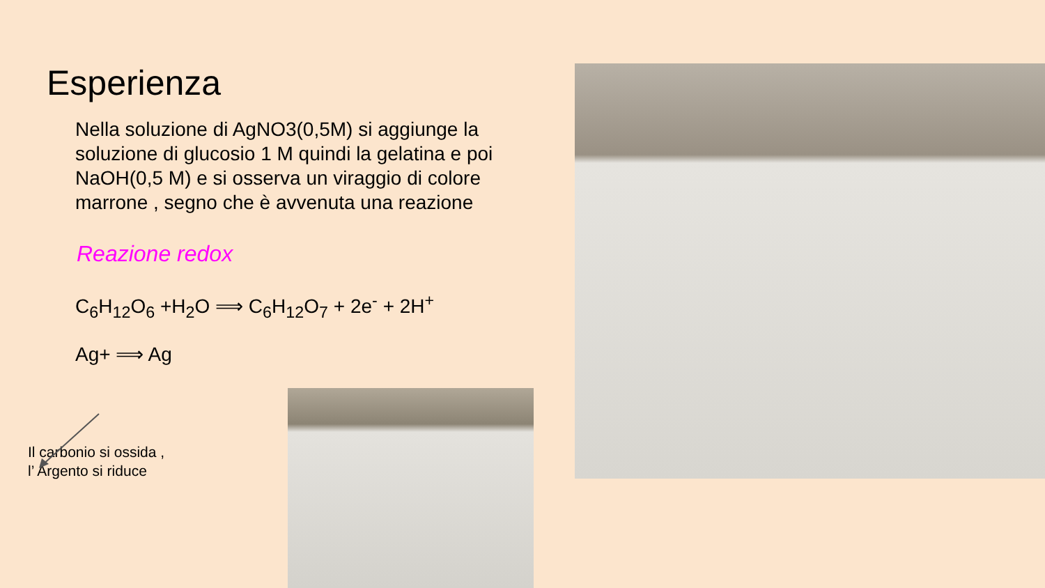Esperienza
Nella soluzione di AgNO3(0,5M) si aggiunge la soluzione di glucosio 1 M quindi la gelatina e poi NaOH(0,5 M) e si osserva un viraggio di colore marrone , segno che è avvenuta una reazione
Reazione redox
C<sub>6</sub>H<sub>12</sub>O<sub>6</sub> +H<sub>2</sub>O ⟹ C<sub>6</sub>H<sub>12</sub>O<sub>7</sub> + 2e<sup>-</sup> + 2H<sup>+</sup>
Ag+ ⟹ Ag
Il carbonio si ossida ,
l’ Argento si riduce